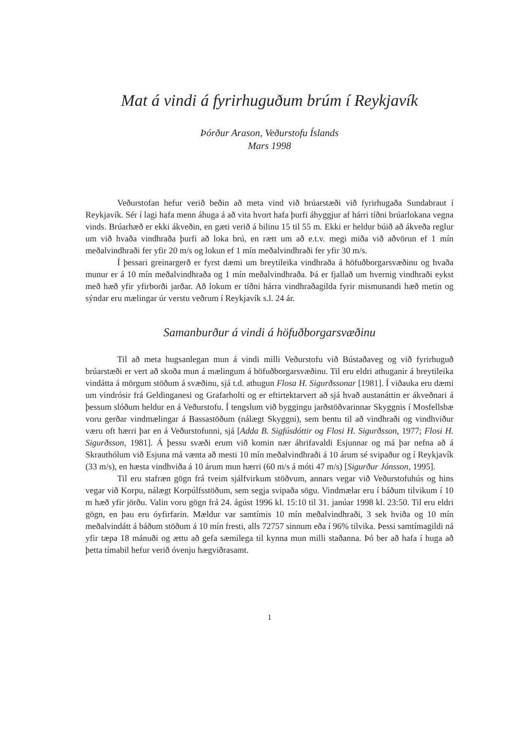Mat á vindi á fyrirhuguðum brúm í Reykjavík
Þórður Arason, Veðurstofu Íslands
Mars 1998
Veðurstofan hefur verið beðin að meta vind við brúarstæði við fyrirhugaða Sundabraut í Reykjavík. Sér í lagi hafa menn áhuga á að vita hvort hafa þurfi áhyggjur af hárri tíðni brúarlokana vegna vinds. Brúarhæð er ekki ákveðin, en gæti verið á bilinu 15 til 55 m. Ekki er heldur búið að ákveða reglur um við hvaða vindhraða þurfi að loka brú, en rætt um að e.t.v. megi miða við aðvörun ef 1 mín meðalvindhraði fer yfir 20 m/s og lokun ef 1 mín meðalvindhraði fer yfir 30 m/s.
Í þessari greinargerð er fyrst dæmi um breytileika vindhraða á höfuðborgarsvæðinu og hvaða munur er á 10 mín meðalvindhraða og 1 mín meðalvindhraða. Þá er fjallað um hvernig vindhraði eykst með hæð yfir yfirborði jarðar. Að lokum er tíðni hárra vindhraðagilda fyrir mismunandi hæð metin og sýndar eru mælingar úr verstu veðrum í Reykjavík s.l. 24 ár.
Samanburður á vindi á höfuðborgarsvæðinu
Til að meta hugsanlegan mun á vindi milli Veðurstofu við Bústaðaveg og við fyrirhuguð brúarstæði er vert að skoða mun á mælingum á höfuðborgarsvæðinu. Til eru eldri athuganir á breytileika vindátta á mörgum stöðum á svæðinu, sjá t.d. athugun Flosa H. Sigurðssonar [1981]. Í viðauka eru dæmi um vindrósir frá Geldinganesi og Grafarholti og er eftirtektarvert að sjá hvað austanáttin er ákveðnari á þessum slóðum heldur en á Veðurstofu. Í tengslum við byggingu jarðstöðvarinnar Skyggnis í Mosfellsbæ voru gerðar vindmælingar á Bassastöðum (nálægt Skyggni), sem bentu til að vindhraði og vindhviður væru oft hærri þar en á Veðurstofunni, sjá [Adda B. Sigfúsdóttir og Flosi H. Sigurðsson, 1977; Flosi H. Sigurðsson, 1981]. Á þessu svæði erum við komin nær áhrifavaldi Esjunnar og má þar nefna að á Skrauthólum við Esjuna má vænta að mesti 10 mín meðalvindhraði á 10 árum sé svipaður og í Reykjavík (33 m/s), en hæsta vindhviða á 10 árum mun hærri (60 m/s á móti 47 m/s) [Sigurður Jónsson, 1995].
Til eru stafræn gögn frá tveim sjálfvirkum stöðvum, annars vegar við Veðurstofuhús og hins vegar við Korpu, nálægt Korpúlfsstöðum, sem segja svipaða sögu. Vindmælar eru í báðum tilvikum í 10 m hæð yfir jörðu. Valin voru gögn frá 24. ágúst 1996 kl. 15:10 til 31. janúar 1998 kl. 23:50. Til eru eldri gögn, en þau eru óyfirfarin. Mældur var samtímis 10 mín meðalvindhraði, 3 sek hviða og 10 mín meðalvindátt á báðum stöðum á 10 mín fresti, alls 72757 sinnum eða í 96% tilvika. Þessi samtímagildi ná yfir tæpa 18 mánuði og ættu að gefa sæmilega til kynna mun milli staðanna. Þó ber að hafa í huga að þetta tímabil hefur verið óvenju hægviðrasamt.
1